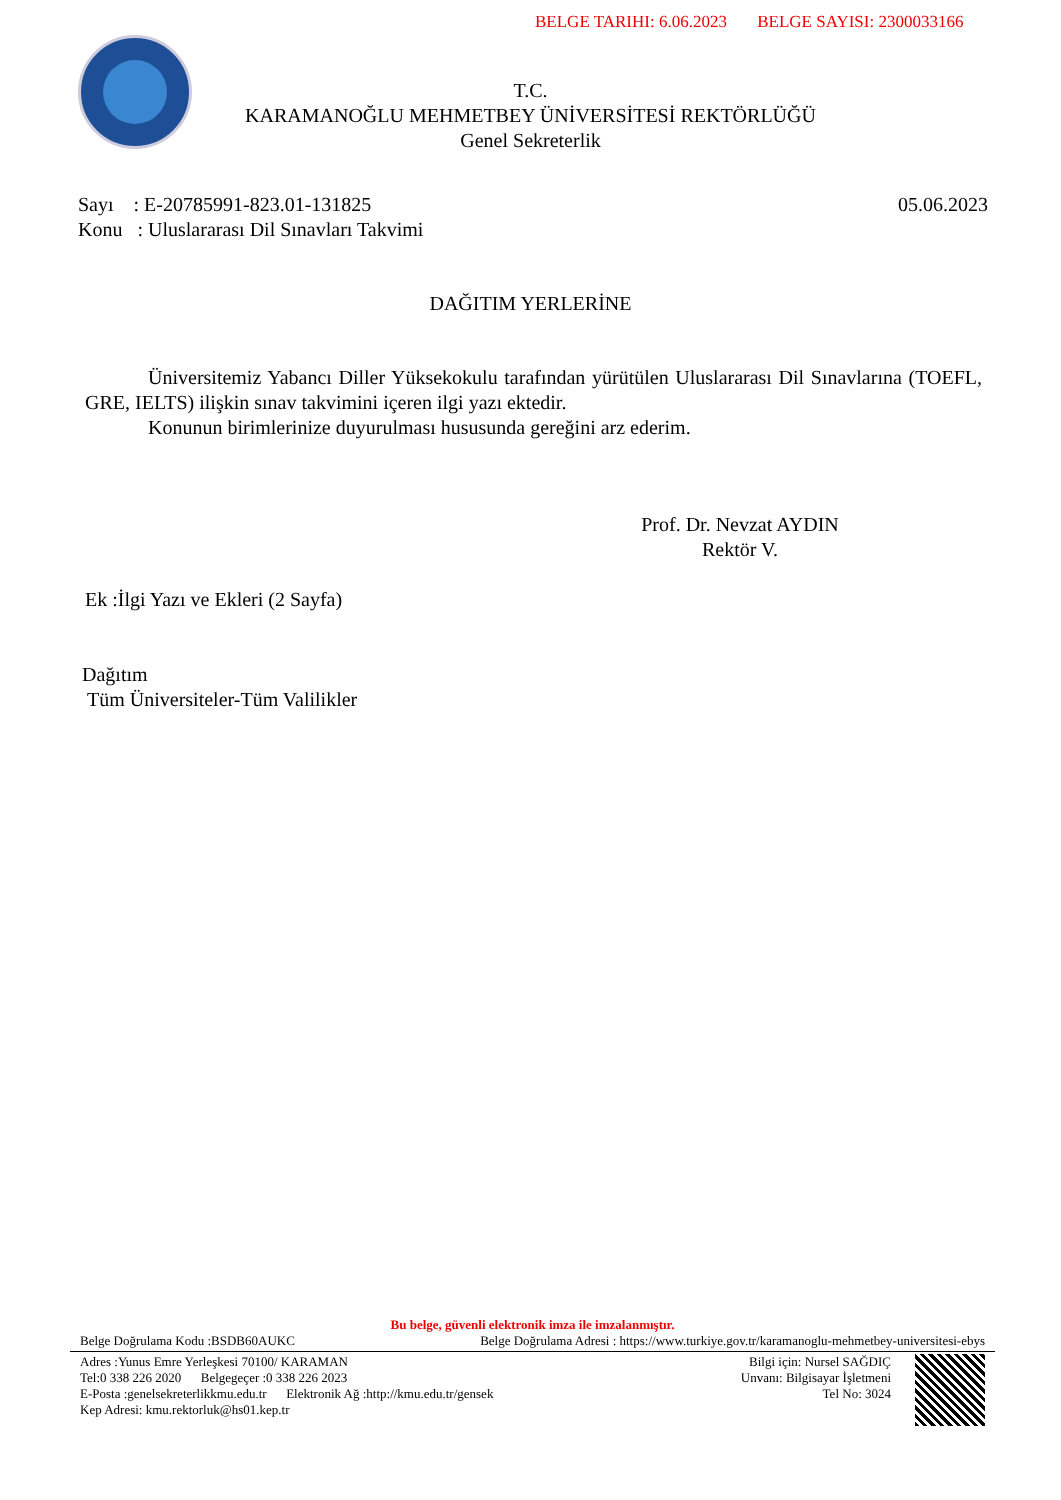BELGE TARIHI: 6.06.2023 BELGE SAYISI: 2300033166
T.C.
KARAMANOĞLU MEHMETBEY ÜNİVERSİTESİ REKTÖRLÜĞÜ
Genel Sekreterlik
05.06.2023 Sayı : E-20785991-823.01-131825
Konu : Uluslararası Dil Sınavları Takvimi
DAĞITIM YERLERİNE
Üniversitemiz Yabancı Diller Yüksekokulu tarafından yürütülen Uluslararası Dil Sınavlarına (TOEFL, GRE, IELTS) ilişkin sınav takvimini içeren ilgi yazı ektedir.
Konunun birimlerinize duyurulması hususunda gereğini arz ederim.
Prof. Dr. Nevzat AYDIN
Rektör V.
Ek :İlgi Yazı ve Ekleri (2 Sayfa)
Dağıtım
Tüm Üniversiteler-Tüm Valilikler
Bu belge, güvenli elektronik imza ile imzalanmıştır.
Belge Doğrulama Kodu :BSDB60AUKC Belge Doğrulama Adresi : https://www.turkiye.gov.tr/karamanoglu-mehmetbey-universitesi-ebys
Adres :Yunus Emre Yerleşkesi 70100/ KARAMAN
Tel:0 338 226 2020 Belgegeçer :0 338 226 2023
E-Posta :genelsekreterlikkmu.edu.tr Elektronik Ağ :http://kmu.edu.tr/gensek
Kep Adresi: kmu.rektorluk@hs01.kep.tr
Bilgi için: Nursel SAĞDIÇ
Unvanı: Bilgisayar İşletmeni
Tel No: 3024